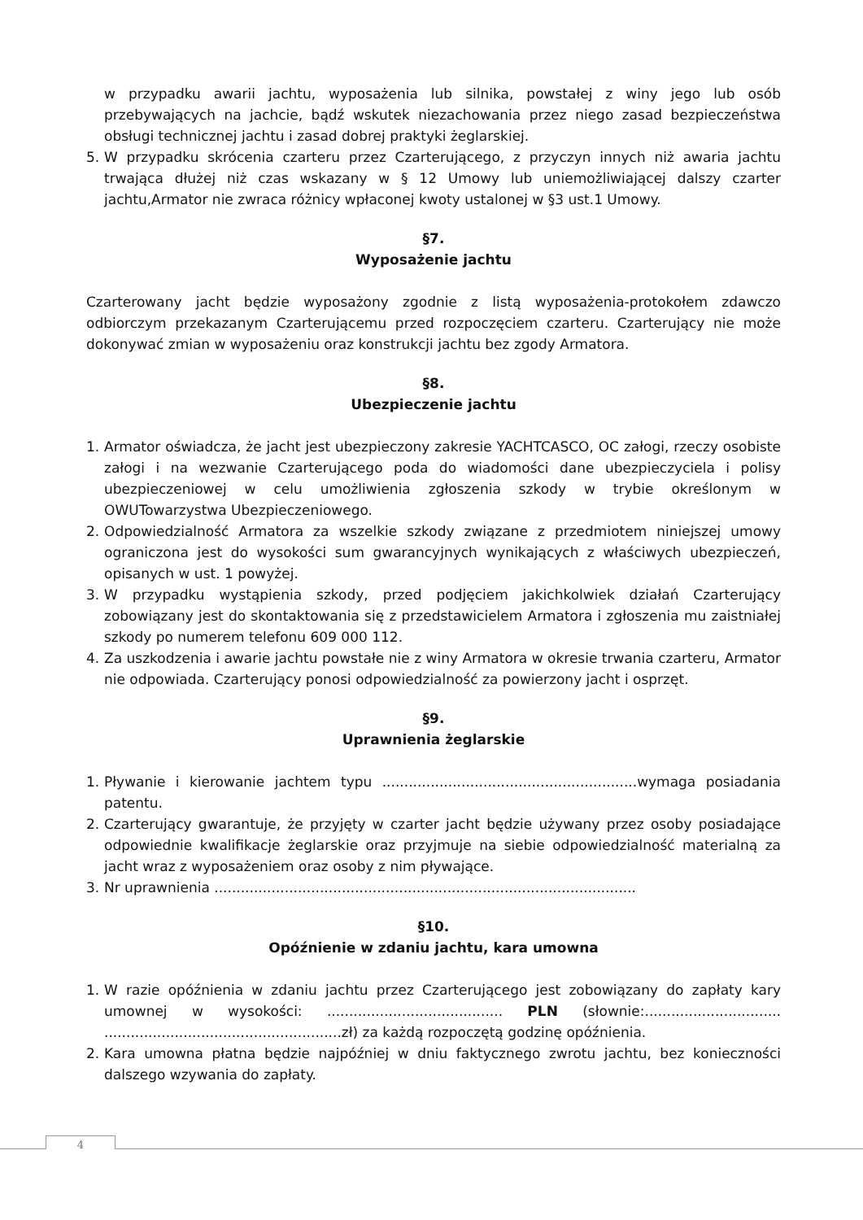w przypadku awarii jachtu, wyposażenia lub silnika, powstałej z winy jego lub osób przebywających na jachcie, bądź wskutek niezachowania przez niego zasad bezpieczeństwa obsługi technicznej jachtu i zasad dobrej praktyki żeglarskiej.
5. W przypadku skrócenia czarteru przez Czarterującego, z przyczyn innych niż awaria jachtu trwająca dłużej niż czas wskazany w § 12 Umowy lub uniemożliwiającej dalszy czarter jachtu,Armator nie zwraca różnicy wpłaconej kwoty ustalonej w §3 ust.1 Umowy.
§7.
Wyposażenie jachtu
Czarterowany jacht będzie wyposażony zgodnie z listą wyposażenia-protokołem zdawczo odbiorczym przekazanym Czarterującemu przed rozpoczęciem czarteru. Czarterujący nie może dokonywać zmian w wyposażeniu oraz konstrukcji jachtu bez zgody Armatora.
§8.
Ubezpieczenie jachtu
1. Armator oświadcza, że jacht jest ubezpieczony zakresie YACHTCASCO, OC załogi, rzeczy osobiste załogi i na wezwanie Czarterującego poda do wiadomości dane ubezpieczyciela i polisy ubezpieczeniowej w celu umożliwienia zgłoszenia szkody w trybie określonym w OWUTowarzystwa Ubezpieczeniowego.
2. Odpowiedzialność Armatora za wszelkie szkody związane z przedmiotem niniejszej umowy ograniczona jest do wysokości sum gwarancyjnych wynikających z właściwych ubezpieczeń, opisanych w ust. 1 powyżej.
3. W przypadku wystąpienia szkody, przed podjęciem jakichkolwiek działań Czarterujący zobowiązany jest do skontaktowania się z przedstawicielem Armatora i zgłoszenia mu zaistniałej szkody po numerem telefonu 609 000 112.
4. Za uszkodzenia i awarie jachtu powstałe nie z winy Armatora w okresie trwania czarteru, Armator nie odpowiada. Czarterujący ponosi odpowiedzialność za powierzony jacht i osprzęt.
§9.
Uprawnienia żeglarskie
1. Pływanie i kierowanie jachtem typu ..........................................................wymaga posiadania patentu.
2. Czarterujący gwarantuje, że przyjęty w czarter jacht będzie używany przez osoby posiadające odpowiednie kwalifikacje żeglarskie oraz przyjmuje na siebie odpowiedzialność materialną za jacht wraz z wyposażeniem oraz osoby z nim pływające.
3. Nr uprawnienia ................................................................................................
§10.
Opóźnienie w zdaniu jachtu, kara umowna
1. W razie opóźnienia w zdaniu jachtu przez Czarterującego jest zobowiązany do zapłaty kary umownej w wysokości: ........................................ PLN (słownie:............................... ......................................................zł) za każdą rozpoczętą godzinę opóźnienia.
2. Kara umowna płatna będzie najpóźniej w dniu faktycznego zwrotu jachtu, bez konieczności dalszego wzywania do zapłaty.
4